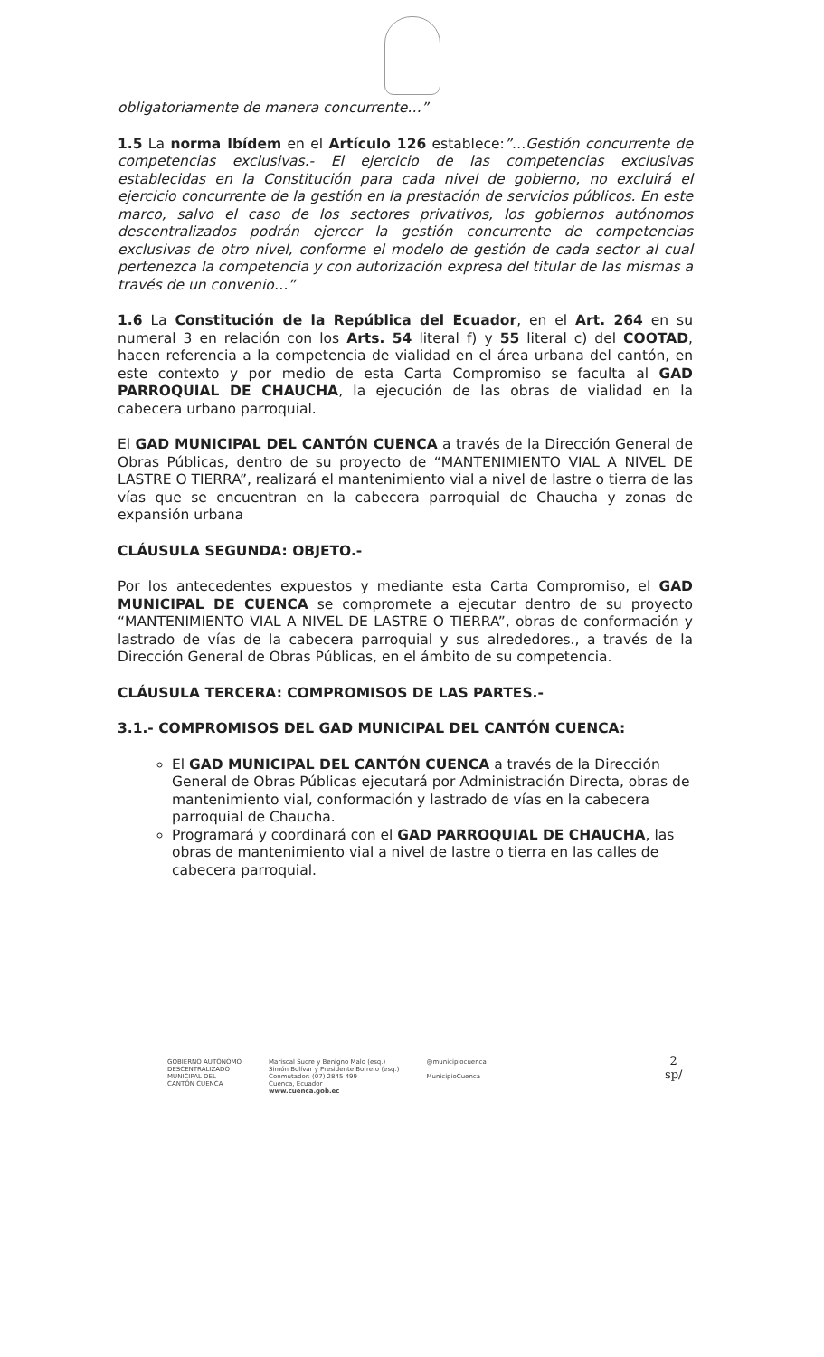obligatoriamente de manera concurrente…”
1.5 La norma Ibídem en el Artículo 126 establece:”…Gestión concurrente de competencias exclusivas.- El ejercicio de las competencias exclusivas establecidas en la Constitución para cada nivel de gobierno, no excluirá el ejercicio concurrente de la gestión en la prestación de servicios públicos. En este marco, salvo el caso de los sectores privativos, los gobiernos autónomos descentralizados podrán ejercer la gestión concurrente de competencias exclusivas de otro nivel, conforme el modelo de gestión de cada sector al cual pertenezca la competencia y con autorización expresa del titular de las mismas a través de un convenio…”
1.6 La Constitución de la República del Ecuador, en el Art. 264 en su numeral 3 en relación con los Arts. 54 literal f) y 55 literal c) del COOTAD, hacen referencia a la competencia de vialidad en el área urbana del cantón, en este contexto y por medio de esta Carta Compromiso se faculta al GAD PARROQUIAL DE CHAUCHA, la ejecución de las obras de vialidad en la cabecera urbano parroquial.
El GAD MUNICIPAL DEL CANTÓN CUENCA a través de la Dirección General de Obras Públicas, dentro de su proyecto de “MANTENIMIENTO VIAL A NIVEL DE LASTRE O TIERRA”, realizará el mantenimiento vial a nivel de lastre o tierra de las vías que se encuentran en la cabecera parroquial de Chaucha y zonas de expansión urbana
CLÁUSULA SEGUNDA: OBJETO.-
Por los antecedentes expuestos y mediante esta Carta Compromiso, el GAD MUNICIPAL DE CUENCA se compromete a ejecutar dentro de su proyecto “MANTENIMIENTO VIAL A NIVEL DE LASTRE O TIERRA”, obras de conformación y lastrado de vías de la cabecera parroquial y sus alrededores., a través de la Dirección General de Obras Públicas, en el ámbito de su competencia.
CLÁUSULA TERCERA: COMPROMISOS DE LAS PARTES.-
3.1.- COMPROMISOS DEL GAD MUNICIPAL DEL CANTÓN CUENCA:
El GAD MUNICIPAL DEL CANTÓN CUENCA a través de la Dirección General de Obras Públicas ejecutará por Administración Directa, obras de mantenimiento vial, conformación y lastrado de vías en la cabecera parroquial de Chaucha.
Programará y coordinará con el GAD PARROQUIAL DE CHAUCHA, las obras de mantenimiento vial a nivel de lastre o tierra en las calles de cabecera parroquial.
GOBIERNO AUTÓNOMO
DESCENTRALIZADO
MUNICIPAL DEL
CANTÓN CUENCA
Mariscal Sucre y Benigno Malo (esq.)
Simón Bolívar y Presidente Borrero (esq.)
Conmutador: (07) 2845 499
Cuenca, Ecuador
www.cuenca.gob.ec
@municipiocuenca
MunicipioCuenca
2
sp/